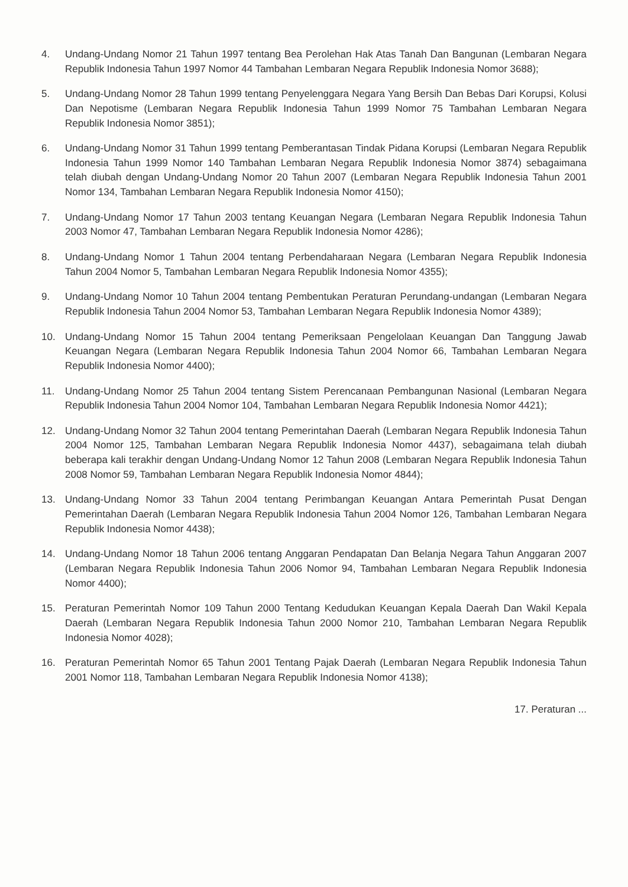4. Undang-Undang Nomor 21 Tahun 1997 tentang Bea Perolehan Hak Atas Tanah Dan Bangunan (Lembaran Negara Republik Indonesia Tahun 1997 Nomor 44 Tambahan Lembaran Negara Republik Indonesia Nomor 3688);
5. Undang-Undang Nomor 28 Tahun 1999 tentang Penyelenggara Negara Yang Bersih Dan Bebas Dari Korupsi, Kolusi Dan Nepotisme (Lembaran Negara Republik Indonesia Tahun 1999 Nomor 75 Tambahan Lembaran Negara Republik Indonesia Nomor 3851);
6. Undang-Undang Nomor 31 Tahun 1999 tentang Pemberantasan Tindak Pidana Korupsi (Lembaran Negara Republik Indonesia Tahun 1999 Nomor 140 Tambahan Lembaran Negara Republik Indonesia Nomor 3874) sebagaimana telah diubah dengan Undang-Undang Nomor 20 Tahun 2007 (Lembaran Negara Republik Indonesia Tahun 2001 Nomor 134, Tambahan Lembaran Negara Republik Indonesia Nomor 4150);
7. Undang-Undang Nomor 17 Tahun 2003 tentang Keuangan Negara (Lembaran Negara Republik Indonesia Tahun 2003 Nomor 47, Tambahan Lembaran Negara Republik Indonesia Nomor 4286);
8. Undang-Undang Nomor 1 Tahun 2004 tentang Perbendaharaan Negara (Lembaran Negara Republik Indonesia Tahun 2004 Nomor 5, Tambahan Lembaran Negara Republik Indonesia Nomor 4355);
9. Undang-Undang Nomor 10 Tahun 2004 tentang Pembentukan Peraturan Perundang-undangan (Lembaran Negara Republik Indonesia Tahun 2004 Nomor 53, Tambahan Lembaran Negara Republik Indonesia Nomor 4389);
10. Undang-Undang Nomor 15 Tahun 2004 tentang Pemeriksaan Pengelolaan Keuangan Dan Tanggung Jawab Keuangan Negara (Lembaran Negara Republik Indonesia Tahun 2004 Nomor 66, Tambahan Lembaran Negara Republik Indonesia Nomor 4400);
11. Undang-Undang Nomor 25 Tahun 2004 tentang Sistem Perencanaan Pembangunan Nasional (Lembaran Negara Republik Indonesia Tahun 2004 Nomor 104, Tambahan Lembaran Negara Republik Indonesia Nomor 4421);
12. Undang-Undang Nomor 32 Tahun 2004 tentang Pemerintahan Daerah (Lembaran Negara Republik Indonesia Tahun 2004 Nomor 125, Tambahan Lembaran Negara Republik Indonesia Nomor 4437), sebagaimana telah diubah beberapa kali terakhir dengan Undang-Undang Nomor 12 Tahun 2008 (Lembaran Negara Republik Indonesia Tahun 2008 Nomor 59, Tambahan Lembaran Negara Republik Indonesia Nomor 4844);
13. Undang-Undang Nomor 33 Tahun 2004 tentang Perimbangan Keuangan Antara Pemerintah Pusat Dengan Pemerintahan Daerah (Lembaran Negara Republik Indonesia Tahun 2004 Nomor 126, Tambahan Lembaran Negara Republik Indonesia Nomor 4438);
14. Undang-Undang Nomor 18 Tahun 2006 tentang Anggaran Pendapatan Dan Belanja Negara Tahun Anggaran 2007 (Lembaran Negara Republik Indonesia Tahun 2006 Nomor 94, Tambahan Lembaran Negara Republik Indonesia Nomor 4400);
15. Peraturan Pemerintah Nomor 109 Tahun 2000 Tentang Kedudukan Keuangan Kepala Daerah Dan Wakil Kepala Daerah (Lembaran Negara Republik Indonesia Tahun 2000 Nomor 210, Tambahan Lembaran Negara Republik Indonesia Nomor 4028);
16. Peraturan Pemerintah Nomor 65 Tahun 2001 Tentang Pajak Daerah (Lembaran Negara Republik Indonesia Tahun 2001 Nomor 118, Tambahan Lembaran Negara Republik Indonesia Nomor 4138);
17. Peraturan ...